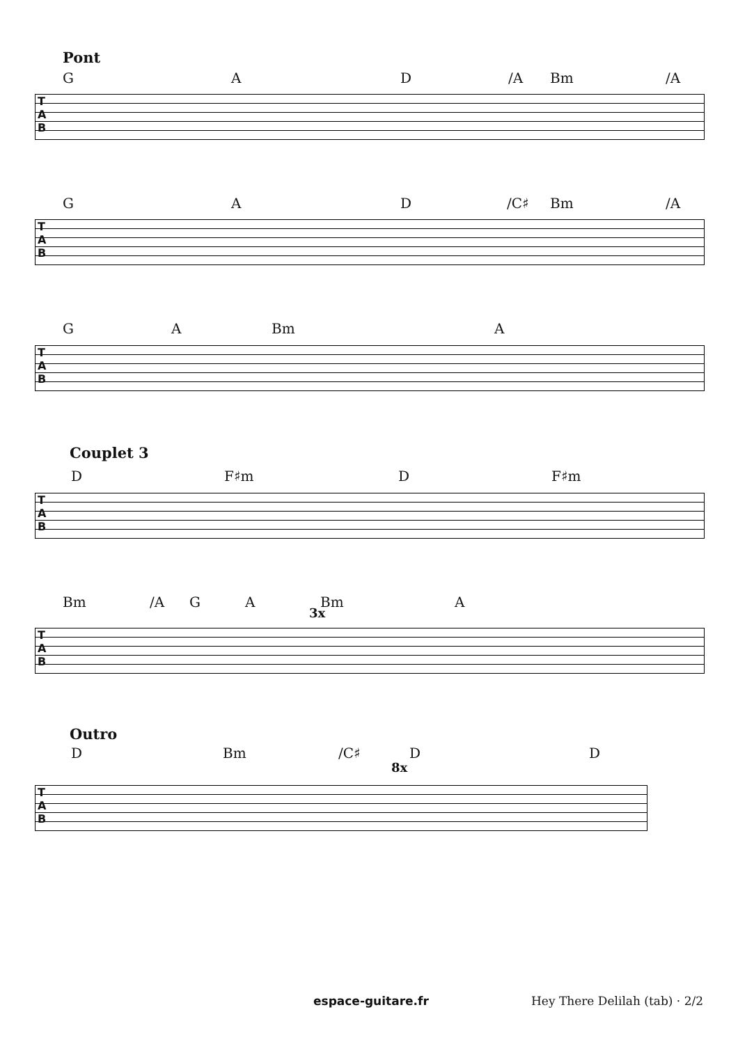Pont
G A D /A Bm /A
T
A
B
G A D /C♯ Bm /A
T
A
B
G A Bm A
T
A
B
Couplet 3
D F♯m D F♯m
T
A
B
Bm /A G A Bm A
3x
T
A
B
Outro
D Bm /C♯ D D
8x
T
A
B
espace-guitare.fr Hey There Delilah (tab) · 2/2